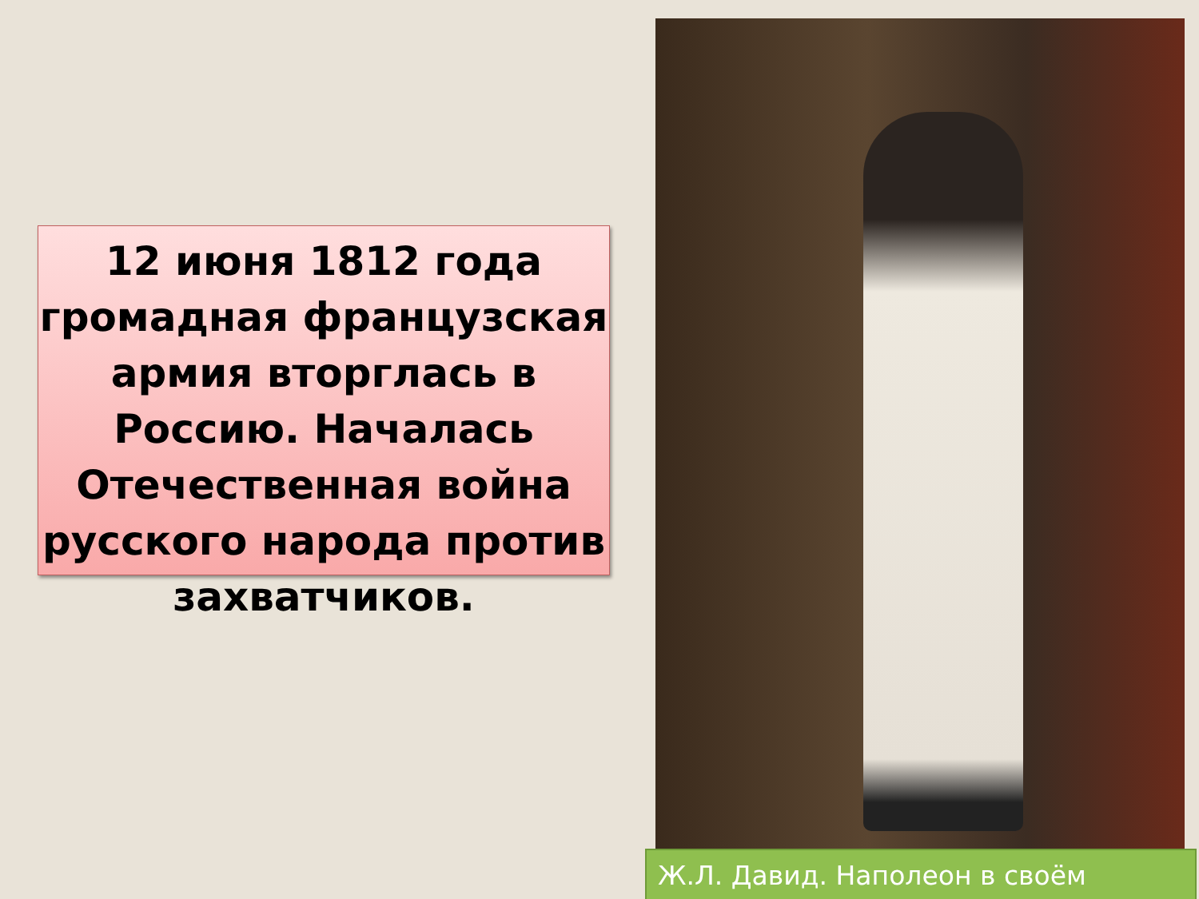12 июня 1812 года громадная французская армия вторглась в Россию. Началась Отечественная война русского народа против захватчиков.
Ж.Л. Давид. Наполеон в своём